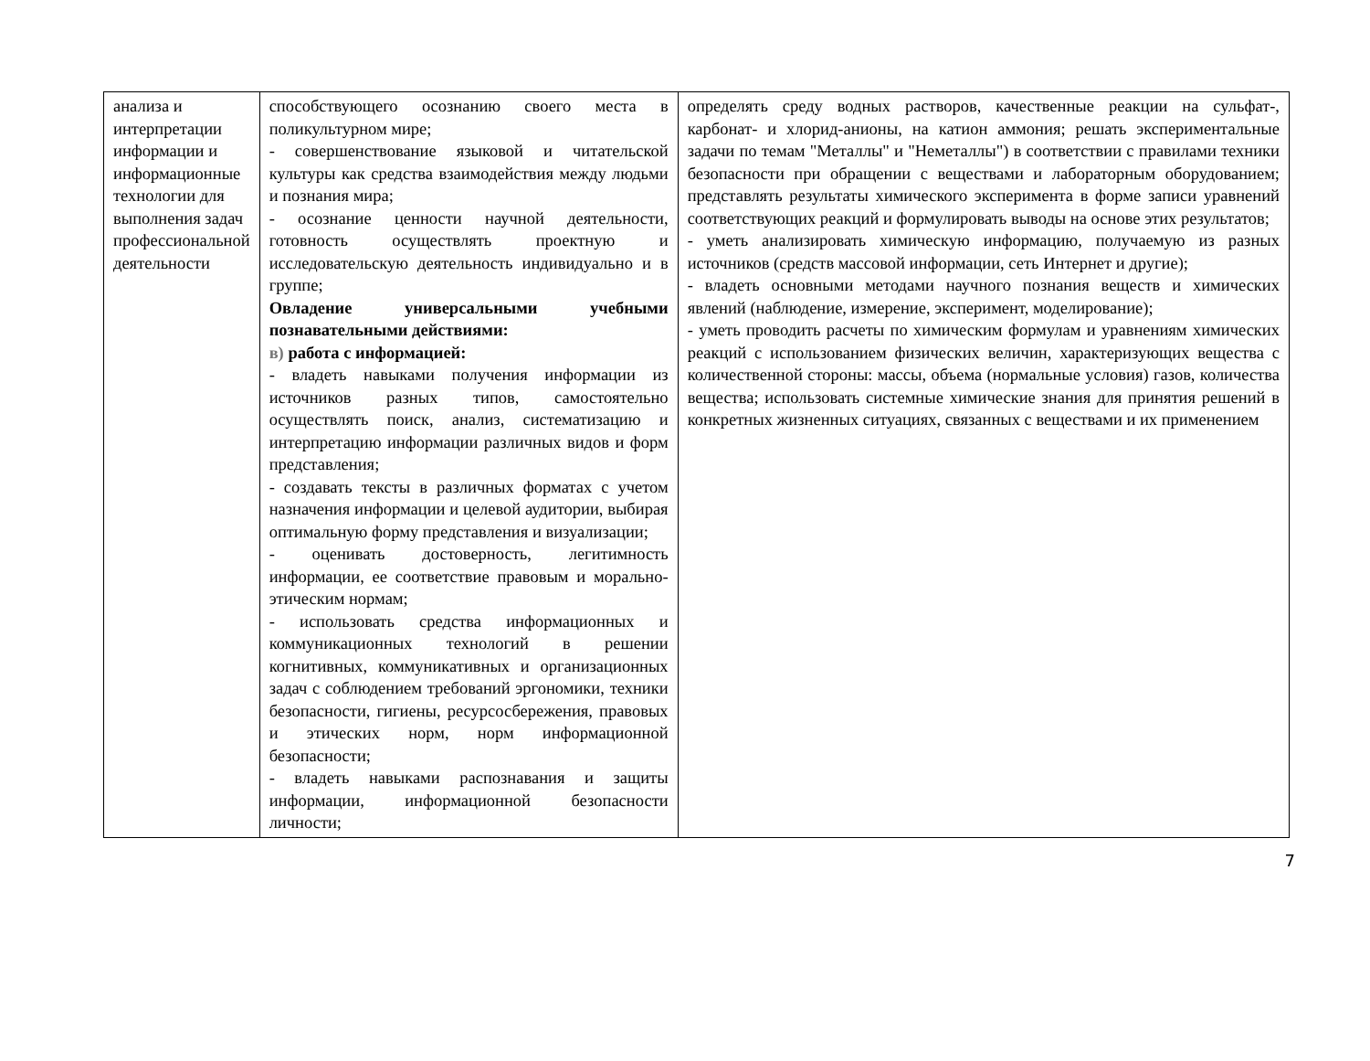| анализа и интерпретации информации и информационные технологии для выполнения задач профессиональной деятельности | способствующего осознанию своего места в поликультурном мире; - совершенствование языковой и читательской культуры как средства взаимодействия между людьми и познания мира; - осознание ценности научной деятельности, готовность осуществлять проектную и исследовательскую деятельность индивидуально и в группе; Овладение универсальными учебными познавательными действиями: в) работа с информацией: - владеть навыками получения информации из источников разных типов, самостоятельно осуществлять поиск, анализ, систематизацию и интерпретацию информации различных видов и форм представления; - создавать тексты в различных форматах с учетом назначения информации и целевой аудитории, выбирая оптимальную форму представления и визуализации; - оценивать достоверность, легитимность информации, ее соответствие правовым и морально-этическим нормам; - использовать средства информационных и коммуникационных технологий в решении когнитивных, коммуникативных и организационных задач с соблюдением требований эргономики, техники безопасности, гигиены, ресурсосбережения, правовых и этических норм, норм информационной безопасности; - владеть навыками распознавания и защиты информации, информационной безопасности личности; | определять среду водных растворов, качественные реакции на сульфат-, карбонат- и хлорид-анионы, на катион аммония; решать экспериментальные задачи по темам "Металлы" и "Неметаллы") в соответствии с правилами техники безопасности при обращении с веществами и лабораторным оборудованием; представлять результаты химического эксперимента в форме записи уравнений соответствующих реакций и формулировать выводы на основе этих результатов; - уметь анализировать химическую информацию, получаемую из разных источников (средств массовой информации, сеть Интернет и другие); - владеть основными методами научного познания веществ и химических явлений (наблюдение, измерение, эксперимент, моделирование); - уметь проводить расчеты по химическим формулам и уравнениям химических реакций с использованием физических величин, характеризующих вещества с количественной стороны: массы, объема (нормальные условия) газов, количества вещества; использовать системные химические знания для принятия решений в конкретных жизненных ситуациях, связанных с веществами и их применением |
7